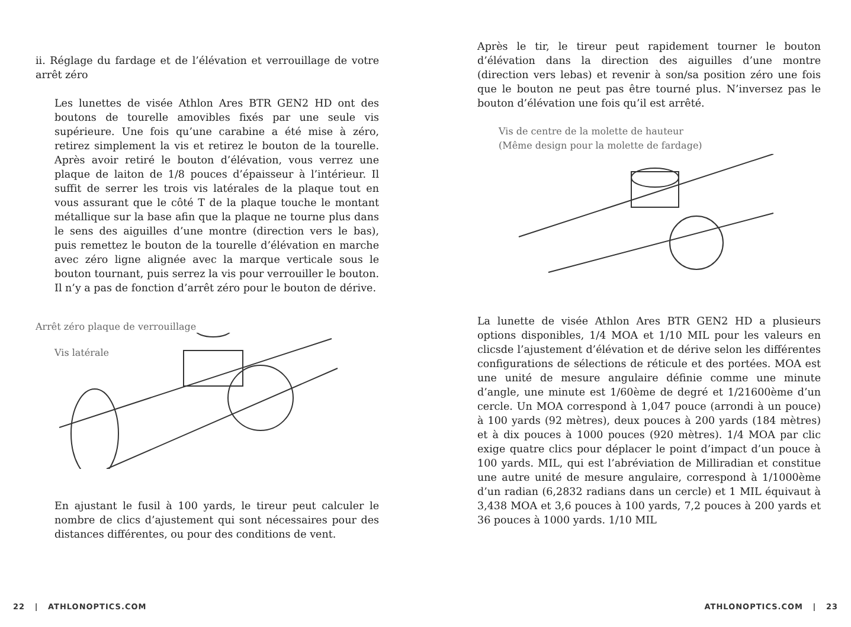ii. Réglage du fardage et de l’élévation et verrouillage de votre arrêt zéro
Les lunettes de visée Athlon Ares BTR GEN2 HD ont des boutons de tourelle amovibles fixés par une seule vis supérieure. Une fois qu’une carabine a été mise à zéro, retirez simplement la vis et retirez le bouton de la tourelle. Après avoir retiré le bouton d’élévation, vous verrez une plaque de laiton de 1/8 pouces d’épaisseur à l’intérieur. Il suffit de serrer les trois vis latérales de la plaque tout en vous assurant que le côté T de la plaque touche le montant métallique sur la base afin que la plaque ne tourne plus dans le sens des aiguilles d’une montre (direction vers le bas), puis remettez le bouton de la tourelle d’élévation en marche avec zéro ligne alignée avec la marque verticale sous le bouton tournant, puis serrez la vis pour verrouiller le bouton. Il n’y a pas de fonction d’arrêt zéro pour le bouton de dérive.
Arrêt zéro plaque de verrouillage
Vis latérale
En ajustant le fusil à 100 yards, le tireur peut calculer le nombre de clics d’ajustement qui sont nécessaires pour des distances différentes, ou pour des conditions de vent.
Après le tir, le tireur peut rapidement tourner le bouton d’élévation dans la direction des aiguilles d’une montre (direction vers lebas) et revenir à son/sa position zéro une fois que le bouton ne peut pas être tourné plus. N’inversez pas le bouton d’élévation une fois qu’il est arrêté.
Vis de centre de la molette de hauteur
(Même design pour la molette de fardage)
La lunette de visée Athlon Ares BTR GEN2 HD a plusieurs options disponibles, 1/4 MOA et 1/10 MIL pour les valeurs en clicsde l’ajustement d’élévation et de dérive selon les différentes configurations de sélections de réticule et des portées. MOA est une unité de mesure angulaire définie comme une minute d’angle, une minute est 1/60ème de degré et 1/21600ème d’un cercle. Un MOA correspond à 1,047 pouce (arrondi à un pouce) à 100 yards (92 mètres), deux pouces à 200 yards (184 mètres) et à dix pouces à 1000 pouces (920 mètres). 1/4 MOA par clic exige quatre clics pour déplacer le point d’impact d’un pouce à 100 yards. MIL, qui est l’abréviation de Milliradian et constitue une autre unité de mesure angulaire, correspond à 1/1000ème d’un radian (6,2832 radians dans un cercle) et 1 MIL équivaut à 3,438 MOA et 3,6 pouces à 100 yards, 7,2 pouces à 200 yards et 36 pouces à 1000 yards. 1/10 MIL
22 | ATHLONOPTICS.COM ATHLONOPTICS.COM | 23